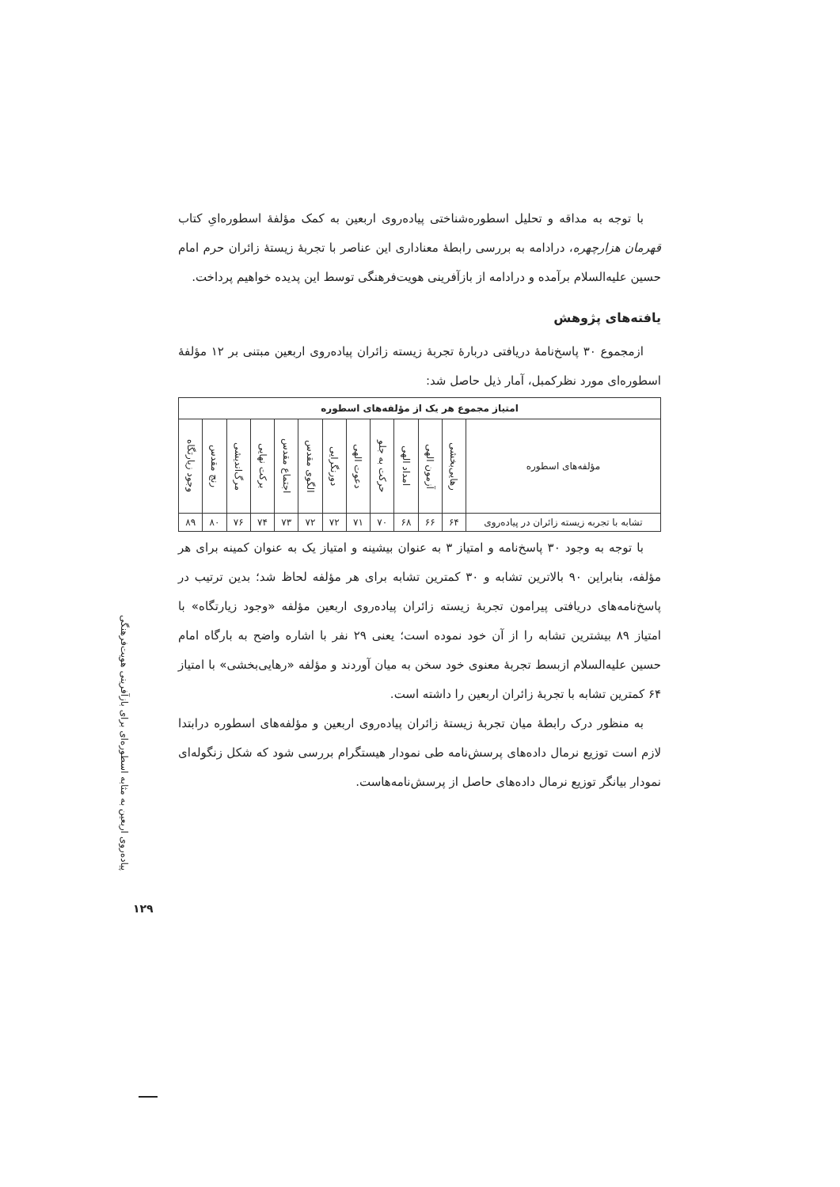با توجه به مداقه و تحلیل اسطوره‌شناختی پیاده‌روی اربعین به کمک مؤلفهٔ اسطوره‌ایِ کتاب قهرمان هزارچهره، درادامه به بررسی رابطهٔ معناداری این عناصر با تجربهٔ زیستهٔ زائران حرم امام حسین علیه‌السلام برآمده و درادامه از بازآفرینی هویت‌فرهنگی توسط این پدیده خواهیم پرداخت.
یافته‌های پژوهش
ازمجموع ۳۰ پاسخ‌نامهٔ دریافتی دربارهٔ تجربهٔ زیسته زائران پیاده‌روی اربعین مبتنی بر ۱۲ مؤلفهٔ اسطوره‌ای مورد نظرکمبل، آمار ذیل حاصل شد:
| امتیاز مجموع هر یک از مؤلفه‌های اسطوره | | | | | | | | | | | | |
| --- | --- | --- | --- | --- | --- | --- | --- | --- | --- | --- | --- | --- |
| مؤلفه‌های اسطوره | رهایی‌بخشی | آزمون الهی | امداد الهی | حرکت به جلو | دعوت الهی | دورنگرایی | الگوی مقدس | اجتماع مقدس | برکت نهایی | مرگ‌اندیشی | رنج مقدس | وجود زیارتگاه |
| تشابه با تجربه زیسته زائران در پیاده‌روی | ۶۴ | ۶۶ | ۶۸ | ۷۰ | ۷۱ | ۷۲ | ۷۲ | ۷۳ | ۷۴ | ۷۶ | ۸۰ | ۸۹ |
با توجه به وجود ۳۰ پاسخ‌نامه و امتیاز ۳ به عنوان بیشینه و امتیاز یک به عنوان کمینه برای هر مؤلفه، بنابراین ۹۰ بالاترین تشابه و ۳۰ کمترین تشابه برای هر مؤلفه لحاظ شد؛ بدین ترتیب در پاسخ‌نامه‌های دریافتی پیرامون تجربهٔ زیسته زائران پیاده‌روی اربعین مؤلفه «وجود زیارتگاه» با امتیاز ۸۹ بیشترین تشابه را از آن خود نموده است؛ یعنی ۲۹ نفر با اشاره واضح به بارگاه امام حسین علیه‌السلام ازبسط تجربهٔ معنوی خود سخن به میان آوردند و مؤلفه «رهایی‌بخشی» با امتیاز ۶۴ کمترین تشابه با تجربهٔ زائران اربعین را داشته است.
به منظور درک رابطهٔ میان تجربهٔ زیستهٔ زائران پیاده‌روی اربعین و مؤلفه‌های اسطوره درابتدا لازم است توزیع نرمال داده‌های پرسش‌نامه طی نمودار هیستگرام بررسی شود که شکل زنگوله‌ای نمودار بیانگر توزیع نرمال داده‌های حاصل از پرسش‌نامه‌هاست.
پیاده‌روی اربعین به مثابه اسطوره‌ای برای بازآفرینی هویت‌فرهنگی
۱۲۹